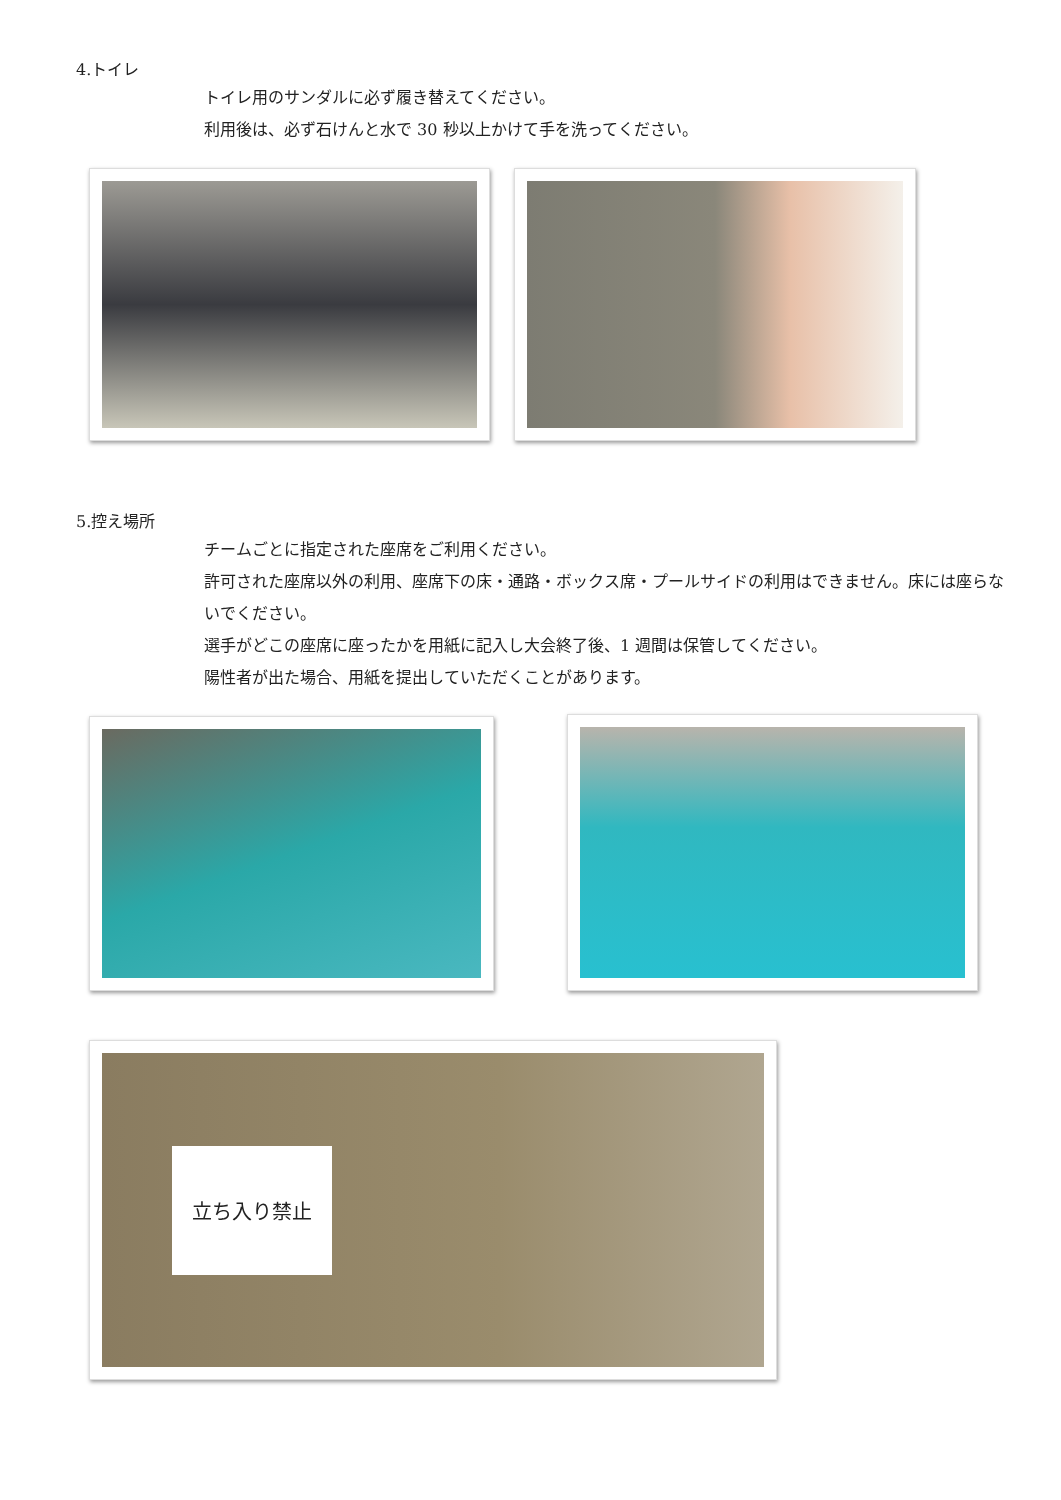4.トイレ
トイレ用のサンダルに必ず履き替えてください。
利用後は、必ず石けんと水で 30 秒以上かけて手を洗ってください。
5.控え場所
チームごとに指定された座席をご利用ください。
許可された座席以外の利用、座席下の床・通路・ボックス席・プールサイドの利用はできません。床には座らないでください。
選手がどこの座席に座ったかを用紙に記入し大会終了後、1 週間は保管してください。
陽性者が出た場合、用紙を提出していただくことがあります。
立ち入り禁止